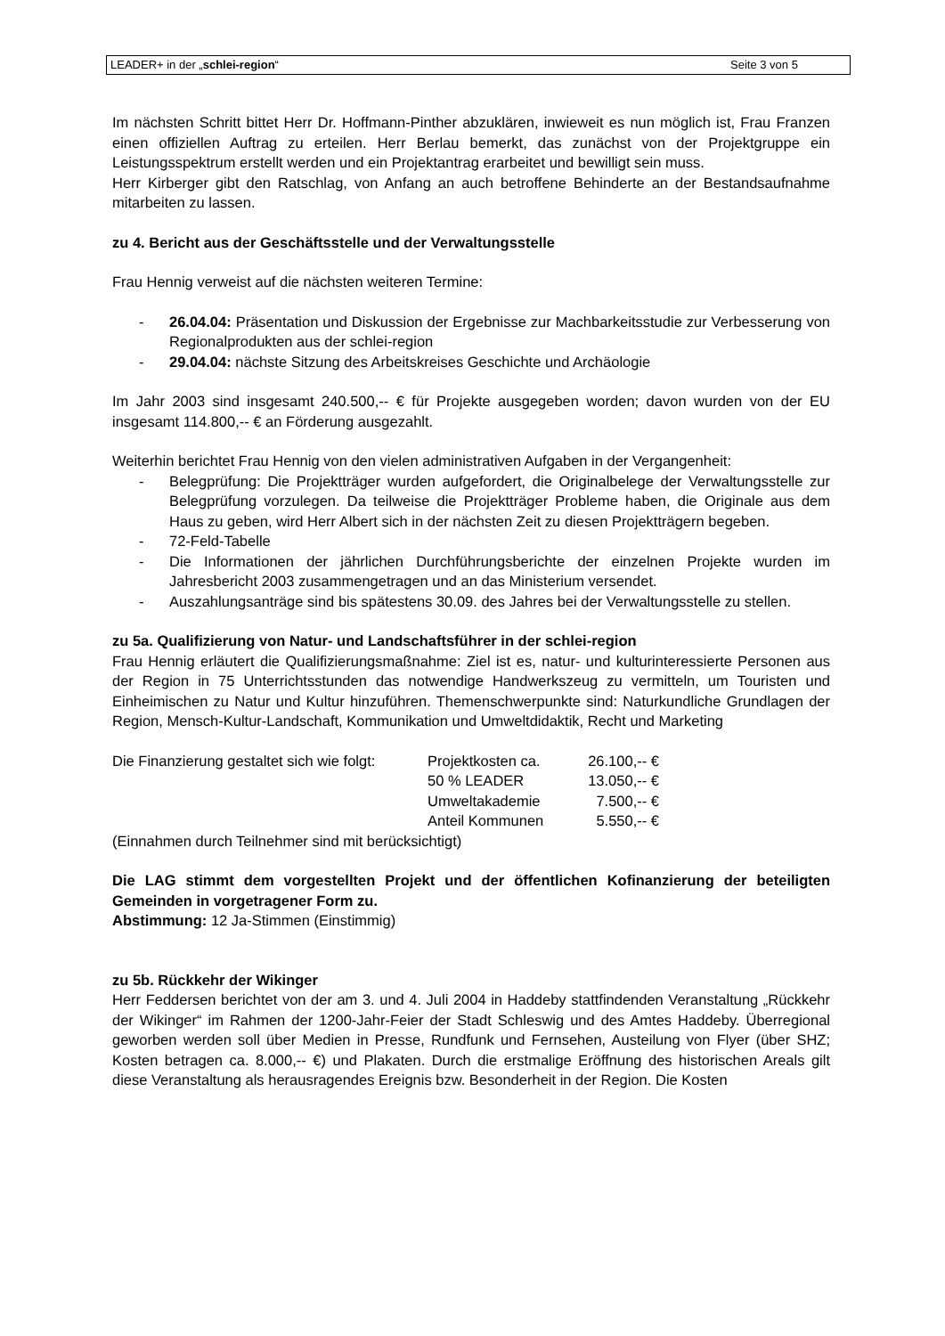LEADER+ in der „schlei-region“ Seite 3 von 5
Im nächsten Schritt bittet Herr Dr. Hoffmann-Pinther abzuklären, inwieweit es nun möglich ist, Frau Franzen einen offiziellen Auftrag zu erteilen. Herr Berlau bemerkt, das zunächst von der Projektgruppe ein Leistungsspektrum erstellt werden und ein Projektantrag erarbeitet und bewilligt sein muss.
Herr Kirberger gibt den Ratschlag, von Anfang an auch betroffene Behinderte an der Bestandsaufnahme mitarbeiten zu lassen.
zu 4. Bericht aus der Geschäftsstelle und der Verwaltungsstelle
Frau Hennig verweist auf die nächsten weiteren Termine:
- 26.04.04: Präsentation und Diskussion der Ergebnisse zur Machbarkeitsstudie zur Verbesserung von Regionalprodukten aus der schlei-region
- 29.04.04: nächste Sitzung des Arbeitskreises Geschichte und Archäologie
Im Jahr 2003 sind insgesamt 240.500,-- € für Projekte ausgegeben worden; davon wurden von der EU insgesamt 114.800,-- € an Förderung ausgezahlt.
Weiterhin berichtet Frau Hennig von den vielen administrativen Aufgaben in der Vergangenheit:
- Belegprüfung: Die Projektträger wurden aufgefordert, die Originalbelege der Verwaltungsstelle zur Belegprüfung vorzulegen. Da teilweise die Projektträger Probleme haben, die Originale aus dem Haus zu geben, wird Herr Albert sich in der nächsten Zeit zu diesen Projektträgern begeben.
- 72-Feld-Tabelle
- Die Informationen der jährlichen Durchführungsberichte der einzelnen Projekte wurden im Jahresbericht 2003 zusammengetragen und an das Ministerium versendet.
- Auszahlungsanträge sind bis spätestens 30.09. des Jahres bei der Verwaltungsstelle zu stellen.
zu 5a. Qualifizierung von Natur- und Landschaftsführer in der schlei-region
Frau Hennig erläutert die Qualifizierungsmaßnahme: Ziel ist es, natur- und kulturinteressierte Personen aus der Region in 75 Unterrichtsstunden das notwendige Handwerkszeug zu vermitteln, um Touristen und Einheimischen zu Natur und Kultur hinzuführen. Themenschwerpunkte sind: Naturkundliche Grundlagen der Region, Mensch-Kultur-Landschaft, Kommunikation und Umweltdidaktik, Recht und Marketing
Die Finanzierung gestaltet sich wie folgt:
Projektkosten ca.
26.100,-- €
50 % LEADER
13.050,-- €
Umweltakademie
7.500,-- €
Anteil Kommunen
5.550,-- €
(Einnahmen durch Teilnehmer sind mit berücksichtigt)
Die LAG stimmt dem vorgestellten Projekt und der öffentlichen Kofinanzierung der beteiligten Gemeinden in vorgetragener Form zu.
Abstimmung: 12 Ja-Stimmen (Einstimmig)
zu 5b. Rückkehr der Wikinger
Herr Feddersen berichtet von der am 3. und 4. Juli 2004 in Haddeby stattfindenden Veranstaltung „Rückkehr der Wikinger“ im Rahmen der 1200-Jahr-Feier der Stadt Schleswig und des Amtes Haddeby. Überregional geworben werden soll über Medien in Presse, Rundfunk und Fernsehen, Austeilung von Flyer (über SHZ; Kosten betragen ca. 8.000,-- €) und Plakaten. Durch die erstmalige Eröffnung des historischen Areals gilt diese Veranstaltung als herausragendes Ereignis bzw. Besonderheit in der Region. Die Kosten